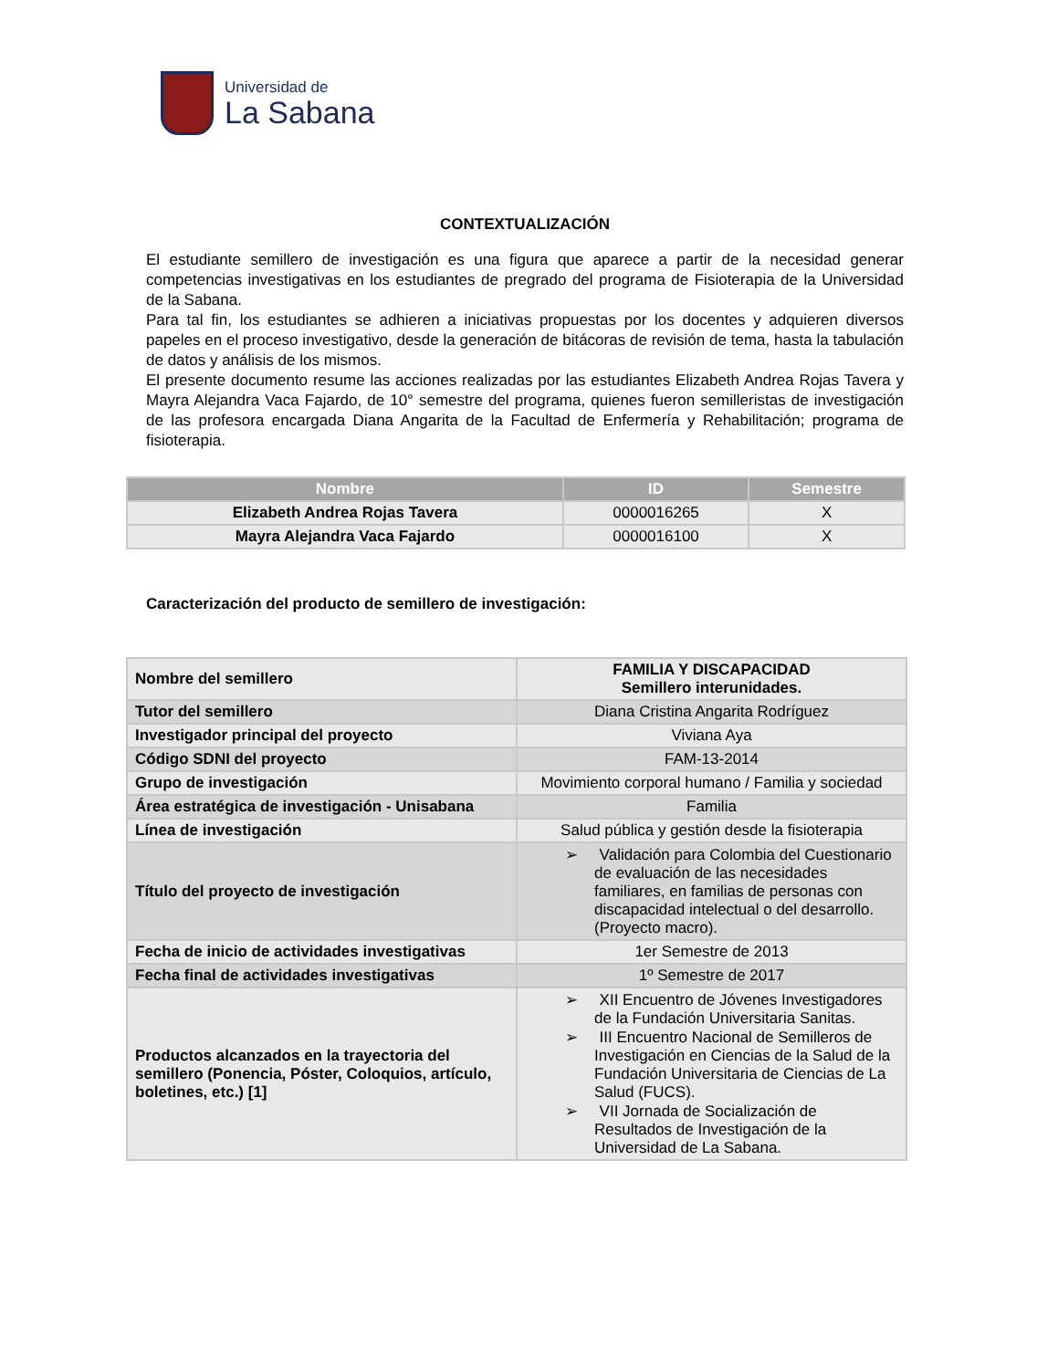Universidad de
La Sabana
CONTEXTUALIZACIÓN
El estudiante semillero de investigación es una figura que aparece a partir de la necesidad generar competencias investigativas en los estudiantes de pregrado del programa de Fisioterapia de la Universidad de la Sabana.
Para tal fin, los estudiantes se adhieren a iniciativas propuestas por los docentes y adquieren diversos papeles en el proceso investigativo, desde la generación de bitácoras de revisión de tema, hasta la tabulación de datos y análisis de los mismos.
El presente documento resume las acciones realizadas por las estudiantes Elizabeth Andrea Rojas Tavera y Mayra Alejandra Vaca Fajardo, de 10° semestre del programa, quienes fueron semilleristas de investigación de las profesora encargada Diana Angarita de la Facultad de Enfermería y Rehabilitación; programa de fisioterapia.
| Nombre | ID | Semestre |
| --- | --- | --- |
| Elizabeth Andrea Rojas Tavera | 0000016265 | X |
| Mayra Alejandra Vaca Fajardo | 0000016100 | X |
Caracterización del producto de semillero de investigación:
| Nombre del semillero | FAMILIA Y DISCAPACIDAD Semillero interunidades. |
| Tutor del semillero | Diana Cristina Angarita Rodríguez |
| Investigador principal del proyecto | Viviana Aya |
| Código SDNI del proyecto | FAM-13-2014 |
| Grupo de investigación | Movimiento corporal humano / Familia y sociedad |
| Área estratégica de investigación - Unisabana | Familia |
| Línea de investigación | Salud pública y gestión desde la fisioterapia |
| Título del proyecto de investigación | ➢ Validación para Colombia del Cuestionario de evaluación de las necesidades familiares, en familias de personas con discapacidad intelectual o del desarrollo. (Proyecto macro). |
| Fecha de inicio de actividades investigativas | 1er Semestre de 2013 |
| Fecha final de actividades investigativas | 1º Semestre de 2017 |
| Productos alcanzados en la trayectoria del semillero (Ponencia, Póster, Coloquios, artículo, boletines, etc.) [1] | ➢ XII Encuentro de Jóvenes Investigadores de la Fundación Universitaria Sanitas. ➢ III Encuentro Nacional de Semilleros de Investigación en Ciencias de la Salud de la Fundación Universitaria de Ciencias de La Salud (FUCS). ➢ VII Jornada de Socialización de Resultados de Investigación de la Universidad de La Sabana. |